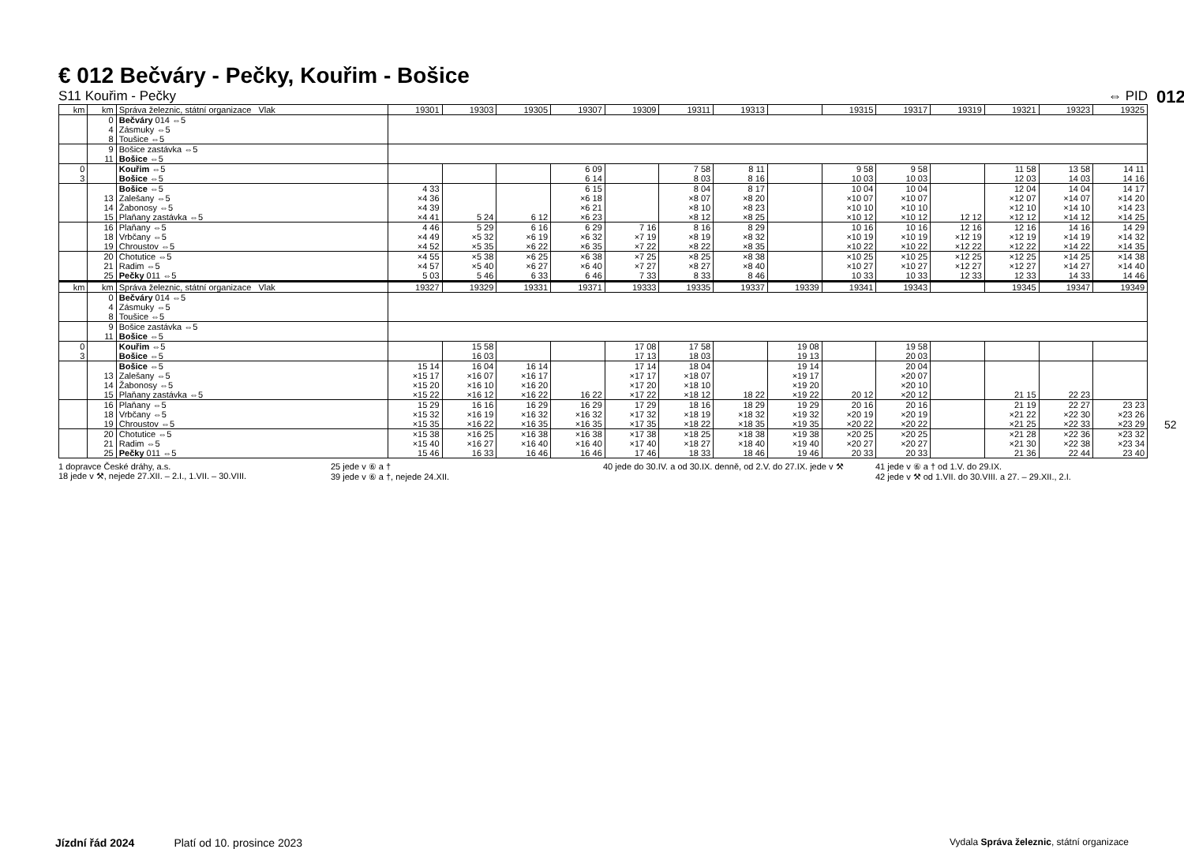012
52
€ 012 Bečváry - Pečky, Kouřim - Bošice
S11 Kouřim - Pečky ⇔ PID
| km | km | Správa železnic, státní organizace Vlak | 19301 | 19303 | 19305 | 19307 | 19309 | 19311 | 19313 | | 19315 | 19317 | 19319 | 19321 | 19323 | 19325 |
| --- | --- | --- | --- | --- | --- | --- | --- | --- | --- | --- | --- | --- | --- | --- | --- | --- |
| | 0 4 8 | Bečváry 014 ⇔5 Zásmuky ⇔5 Toušice ⇔5 | | | | | | | | | | | | | | |
| | 9 11 | Bošice zastávka ⇔5 Bošice ⇔5 | | | | | | | | | | | | | | |
| 0 3 | | Kouřim ⇔5 Bošice ⇔5 | | | | 6 09 6 14 | | 7 58 8 03 | 8 11 8 16 | | 9 58 10 03 | 9 58 10 03 | | 11 58 12 03 | 13 58 14 03 | 14 11 14 16 |
| | 13 14 15 | Bošice ⇔5 Zalešany ⇔5 Žabonosy ⇔5 Plaňany zastávka ⇔5 | 4 33 ×4 36 ×4 39 ×4 41 | 5 24 | 6 12 | 6 15 ×6 18 ×6 21 ×6 23 | | 8 04 ×8 07 ×8 10 ×8 12 | 8 17 ×8 20 ×8 23 ×8 25 | | 10 04 ×10 07 ×10 10 ×10 12 | 10 04 ×10 07 ×10 10 ×10 12 | 12 12 | 12 04 ×12 07 ×12 10 ×12 12 | 14 04 ×14 07 ×14 10 ×14 12 | 14 17 ×14 20 ×14 23 ×14 25 |
| | 16 18 19 | Plaňany ⇔5 Vrbčany ⇔5 Chroustov ⇔5 | 4 46 ×4 49 ×4 52 | 5 29 ×5 32 ×5 35 | 6 16 ×6 19 ×6 22 | 6 29 ×6 32 ×6 35 | 7 16 ×7 19 ×7 22 | 8 16 ×8 19 ×8 22 | 8 29 ×8 32 ×8 35 | | 10 16 ×10 19 ×10 22 | 10 16 ×10 19 ×10 22 | 12 16 ×12 19 ×12 22 | 12 16 ×12 19 ×12 22 | 14 16 ×14 19 ×14 22 | 14 29 ×14 32 ×14 35 |
| | 20 21 25 | Chotutice ⇔5 Radim ⇔5 Pečky 011 ⇔5 | ×4 55 ×4 57 5 03 | ×5 38 ×5 40 5 46 | ×6 25 ×6 27 6 33 | ×6 38 ×6 40 6 46 | ×7 25 ×7 27 7 33 | ×8 25 ×8 27 8 33 | ×8 38 ×8 40 8 46 | | ×10 25 ×10 27 10 33 | ×10 25 ×10 27 10 33 | ×12 25 ×12 27 12 33 | ×12 25 ×12 27 12 33 | ×14 25 ×14 27 14 33 | ×14 38 ×14 40 14 46 |
| km | km | Správa železnic, státní organizace Vlak | 19327 | 19329 | 19331 | 19371 | 19333 | 19335 | 19337 | 19339 | 19341 | 19343 | | 19345 | 19347 | 19349 |
| | 0 4 8 | Bečváry 014 ⇔5 Zásmuky ⇔5 Toušice ⇔5 | | | | | | | | | | | | | | |
| | 9 11 | Bošice zastávka ⇔5 Bošice ⇔5 | | | | | | | | | | | | | | |
| 0 3 | | Kouřim ⇔5 Bošice ⇔5 | | 15 58 16 03 | | | 17 08 17 13 | 17 58 18 03 | | 19 08 19 13 | | 19 58 20 03 | | | | |
| | 13 14 15 | Bošice ⇔5 Zalešany ⇔5 Žabonosy ⇔5 Plaňany zastávka ⇔5 | 15 14 ×15 17 ×15 20 ×15 22 | 16 04 ×16 07 ×16 10 ×16 12 | 16 14 ×16 17 ×16 20 ×16 22 | 16 22 | 17 14 ×17 17 ×17 20 ×17 22 | 18 04 ×18 07 ×18 10 ×18 12 | 18 22 | 19 14 ×19 17 ×19 20 ×19 22 | 20 12 | 20 04 ×20 07 ×20 10 ×20 12 | | 21 15 | 22 23 | |
| | 16 18 19 | Plaňany ⇔5 Vrbčany ⇔5 Chroustov ⇔5 | 15 29 ×15 32 ×15 35 | 16 16 ×16 19 ×16 22 | 16 29 ×16 32 ×16 35 | 16 29 ×16 32 ×16 35 | 17 29 ×17 32 ×17 35 | 18 16 ×18 19 ×18 22 | 18 29 ×18 32 ×18 35 | 19 29 ×19 32 ×19 35 | 20 16 ×20 19 ×20 22 | 20 16 ×20 19 ×20 22 | | 21 19 ×21 22 ×21 25 | 22 27 ×22 30 ×22 33 | 23 23 ×23 26 ×23 29 |
| | 20 21 25 | Chotutice ⇔5 Radim ⇔5 Pečky 011 ⇔5 | ×15 38 ×15 40 15 46 | ×16 25 ×16 27 16 33 | ×16 38 ×16 40 16 46 | ×16 38 ×16 40 16 46 | ×17 38 ×17 40 17 46 | ×18 25 ×18 27 18 33 | ×18 38 ×18 40 18 46 | ×19 38 ×19 40 19 46 | ×20 25 ×20 27 20 33 | ×20 25 ×20 27 20 33 | | ×21 28 ×21 30 21 36 | ×22 36 ×22 38 22 44 | ×23 32 ×23 34 23 40 |
1 dopravce České dráhy, a.s.
18 jede v ⚒, nejede 27.XII. – 2.I., 1.VII. – 30.VIII.
25 jede v ⑥ a †
39 jede v ⑥ a †, nejede 24.XII.
40 jede do 30.IV. a od 30.IX. denně, od 2.V. do 27.IX. jede v ⚒
41 jede v ⑥ a † od 1.V. do 29.IX.
42 jede v ⚒ od 1.VII. do 30.VIII. a 27. – 29.XII., 2.I.
Jízdní řád 2024 Platí od 10. prosince 2023 Vydala Správa železnic, státní organizace